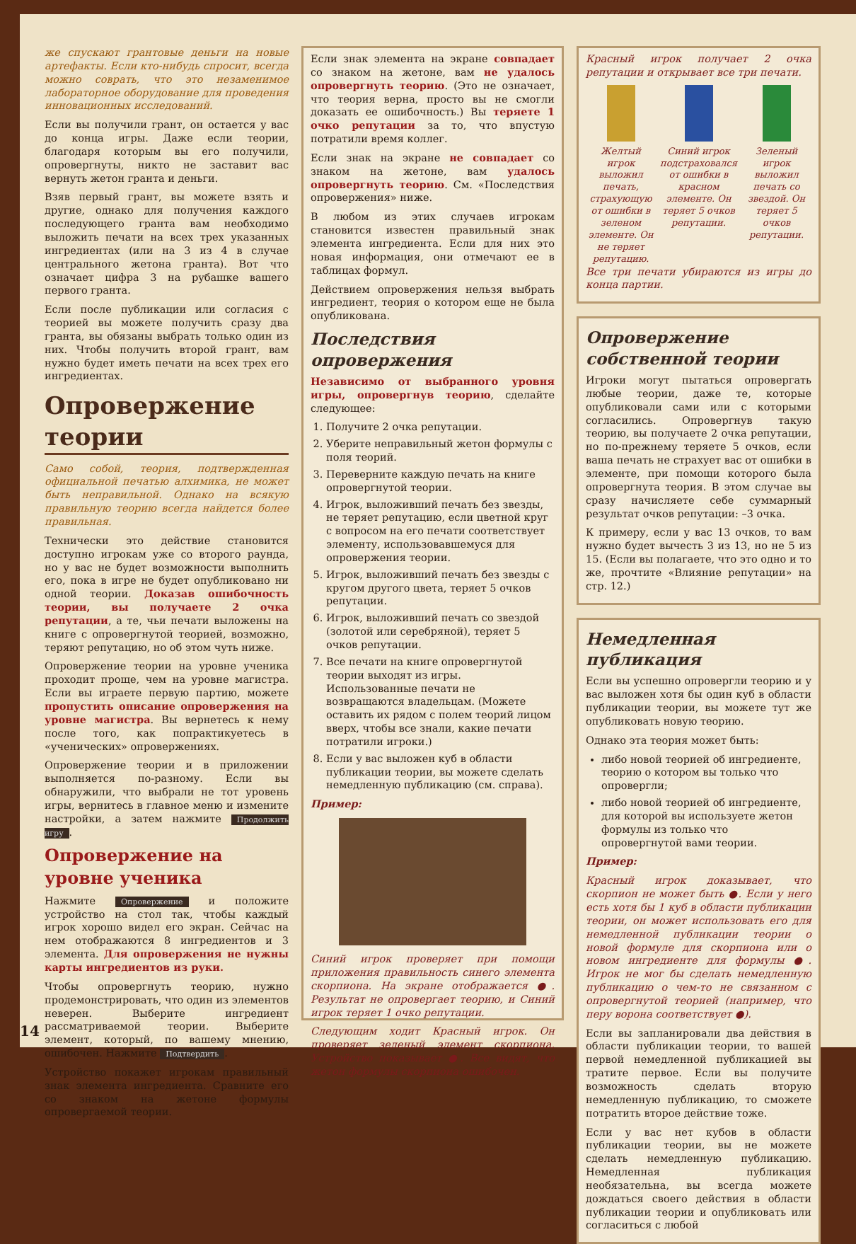же спускают грантовые деньги на новые артефакты. Если кто-нибудь спросит, всегда можно соврать, что это незаменимое лабораторное оборудование для проведения инновационных исследований.
Если вы получили грант, он остается у вас до конца игры. Даже если теории, благодаря которым вы его получили, опровергнуты, никто не заставит вас вернуть жетон гранта и деньги.
Взяв первый грант, вы можете взять и другие, однако для получения каждого последующего гранта вам необходимо выложить печати на всех трех указанных ингредиентах (или на 3 из 4 в случае центрального жетона гранта). Вот что означает цифра 3 на рубашке вашего первого гранта.
Если после публикации или согласия с теорией вы можете получить сразу два гранта, вы обязаны выбрать только один из них. Чтобы получить второй грант, вам нужно будет иметь печати на всех трех его ингредиентах.
Опровержение теории
Само собой, теория, подтвержденная официальной печатью алхимика, не может быть неправильной. Однако на всякую правильную теорию всегда найдется более правильная.
Технически это действие становится доступно игрокам уже со второго раунда, но у вас не будет возможности выполнить его, пока в игре не будет опубликовано ни одной теории. Доказав ошибочность теории, вы получаете 2 очка репутации, а те, чьи печати выложены на книге с опровергнутой теорией, возможно, теряют репутацию, но об этом чуть ниже.
Опровержение теории на уровне ученика проходит проще, чем на уровне магистра. Если вы играете первую партию, можете пропустить описание опровержения на уровне магистра. Вы вернетесь к нему после того, как попрактикуетесь в «ученических» опровержениях.
Опровержение теории и в приложении выполняется по-разному. Если вы обнаружили, что выбрали не тот уровень игры, вернитесь в главное меню и измените настройки, а затем нажмите Продолжить игру.
Опровержение на уровне ученика
Нажмите Опровержение и положите устройство на стол так, чтобы каждый игрок хорошо видел его экран. Сейчас на нем отображаются 8 ингредиентов и 3 элемента. Для опровержения не нужны карты ингредиентов из руки.
Чтобы опровергнуть теорию, нужно продемонстрировать, что один из элементов неверен. Выберите ингредиент рассматриваемой теории. Выберите элемент, который, по вашему мнению, ошибочен. Нажмите Подтвердить.
Устройство покажет игрокам правильный знак элемента ингредиента. Сравните его со знаком на жетоне формулы опровергаемой теории.
Если знак элемента на экране совпадает со знаком на жетоне, вам не удалось опровергнуть теорию. (Это не означает, что теория верна, просто вы не смогли доказать ее ошибочность.) Вы теряете 1 очко репутации за то, что впустую потратили время коллег.
Если знак на экране не совпадает со знаком на жетоне, вам удалось опровергнуть теорию. См. «Последствия опровержения» ниже.
В любом из этих случаев игрокам становится известен правильный знак элемента ингредиента. Если для них это новая информация, они отмечают ее в таблицах формул.
Действием опровержения нельзя выбрать ингредиент, теория о котором еще не была опубликована.
Последствия опровержения
Независимо от выбранного уровня игры, опровергнув теорию, сделайте следующее:
1. Получите 2 очка репутации.
2. Уберите неправильный жетон формулы с поля теорий.
3. Переверните каждую печать на книге опровергнутой теории.
4. Игрок, выложивший печать без звезды, не теряет репутацию, если цветной круг с вопросом на его печати соответствует элементу, использовавшемуся для опровержения теории.
5. Игрок, выложивший печать без звезды с кругом другого цвета, теряет 5 очков репутации.
6. Игрок, выложивший печать со звездой (золотой или серебряной), теряет 5 очков репутации.
7. Все печати на книге опровергнутой теории выходят из игры. Использованные печати не возвращаются владельцам. (Можете оставить их рядом с полем теорий лицом вверх, чтобы все знали, какие печати потратили игроки.)
8. Если у вас выложен куб в области публикации теории, вы можете сделать немедленную публикацию (см. справа).
Пример:
Синий игрок проверяет при помощи приложения правильность синего элемента скорпиона. На экране отображается ●. Результат не опровергает теорию, и Синий игрок теряет 1 очко репутации.
Следующим ходит Красный игрок. Он проверяет зеленый элемент скорпиона. Устройство показывает ●. Все видят, что жетон формулы скорпиона ошибочен.
Красный игрок получает 2 очка репутации и открывает все три печати.
Желтый игрок выложил печать, страхующую от ошибки в зеленом элементе. Он не теряет репутацию.
Синий игрок подстраховался от ошибки в красном элементе. Он теряет 5 очков репутации.
Зеленый игрок выложил печать со звездой. Он теряет 5 очков репутации.
Все три печати убираются из игры до конца партии.
Опровержение собственной теории
Игроки могут пытаться опровергать любые теории, даже те, которые опубликовали сами или с которыми согласились. Опровергнув такую теорию, вы получаете 2 очка репутации, но по-прежнему теряете 5 очков, если ваша печать не страхует вас от ошибки в элементе, при помощи которого была опровергнута теория. В этом случае вы сразу начисляете себе суммарный результат очков репутации: –3 очка.
К примеру, если у вас 13 очков, то вам нужно будет вычесть 3 из 13, но не 5 из 15. (Если вы полагаете, что это одно и то же, прочтите «Влияние репутации» на стр. 12.)
Немедленная публикация
Если вы успешно опровергли теорию и у вас выложен хотя бы один куб в области публикации теории, вы можете тут же опубликовать новую теорию.
Однако эта теория может быть:
либо новой теорией об ингредиенте, теорию о котором вы только что опровергли;
либо новой теорией об ингредиенте, для которой вы используете жетон формулы из только что опровергнутой вами теории.
Пример:
Красный игрок доказывает, что скорпион не может быть ●. Если у него есть хотя бы 1 куб в области публикации теории, он может использовать его для немедленной публикации теории о новой формуле для скорпиона или о новом ингредиенте для формулы ●. Игрок не мог бы сделать немедленную публикацию о чем-то не связанном с опровергнутой теорией (например, что перу ворона соответствует ●).
Если вы запланировали два действия в области публикации теории, то вашей первой немедленной публикацией вы тратите первое. Если вы получите возможность сделать вторую немедленную публикацию, то сможете потратить второе действие тоже.
Если у вас нет кубов в области публикации теории, вы не можете сделать немедленную публикацию. Немедленная публикация необязательна, вы всегда можете дождаться своего действия в области публикации теории и опубликовать или согласиться с любой
14